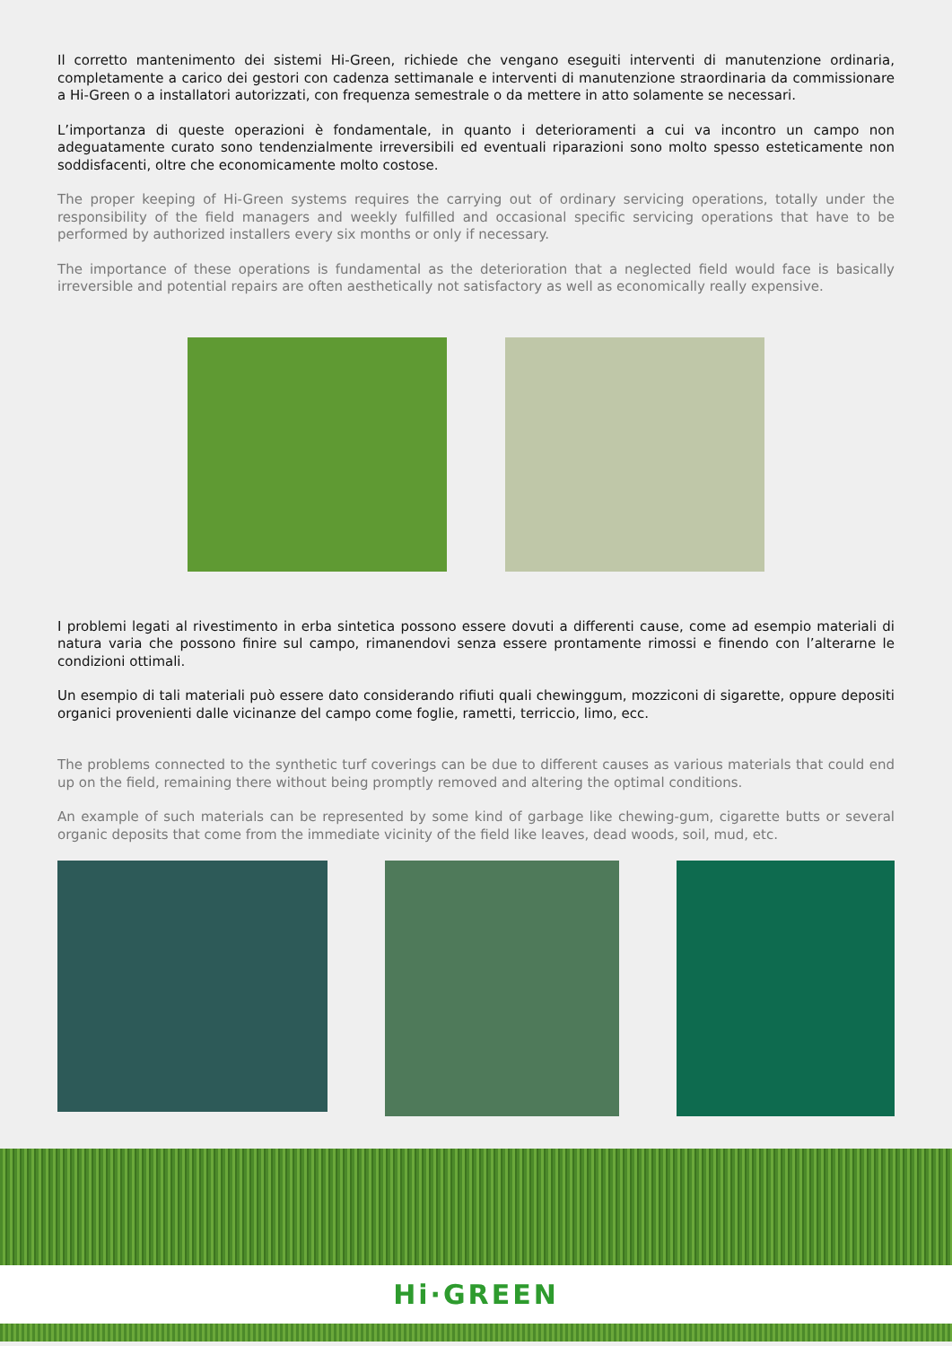Il corretto mantenimento dei sistemi Hi-Green, richiede che vengano eseguiti interventi di manutenzione ordinaria, completamente a carico dei gestori con cadenza settimanale e interventi di manutenzione straordinaria da commissionare a Hi-Green o a installatori autorizzati, con frequenza semestrale o da mettere in atto solamente se necessari.
L’importanza di queste operazioni è fondamentale, in quanto i deterioramenti a cui va incontro un campo non adeguatamente curato sono tendenzialmente irreversibili ed eventuali riparazioni sono molto spesso esteticamente non soddisfacenti, oltre che economicamente molto costose.
The proper keeping of Hi-Green systems requires the carrying out of ordinary servicing operations, totally under the responsibility of the field managers and weekly fulfilled and occasional specific servicing operations that have to be performed by authorized installers every six months or only if necessary.
The importance of these operations is fundamental as the deterioration that a neglected field would face is basically irreversible and potential repairs are often aesthetically not satisfactory as well as economically really expensive.
I problemi legati al rivestimento in erba sintetica possono essere dovuti a differenti cause, come ad esempio materiali di natura varia che possono finire sul campo, rimanendovi senza essere prontamente rimossi e finendo con l’alterarne le condizioni ottimali.
Un esempio di tali materiali può essere dato considerando rifiuti quali chewinggum, mozziconi di sigarette, oppure depositi organici provenienti dalle vicinanze del campo come foglie, rametti, terriccio, limo, ecc.
The problems connected to the synthetic turf coverings can be due to different causes as various materials that could end up on the field, remaining there without being promptly removed and altering the optimal conditions.
An example of such materials can be represented by some kind of garbage like chewing-gum, cigarette butts or several organic deposits that come from the immediate vicinity of the field like leaves, dead woods, soil, mud, etc.
Hi·GREEN